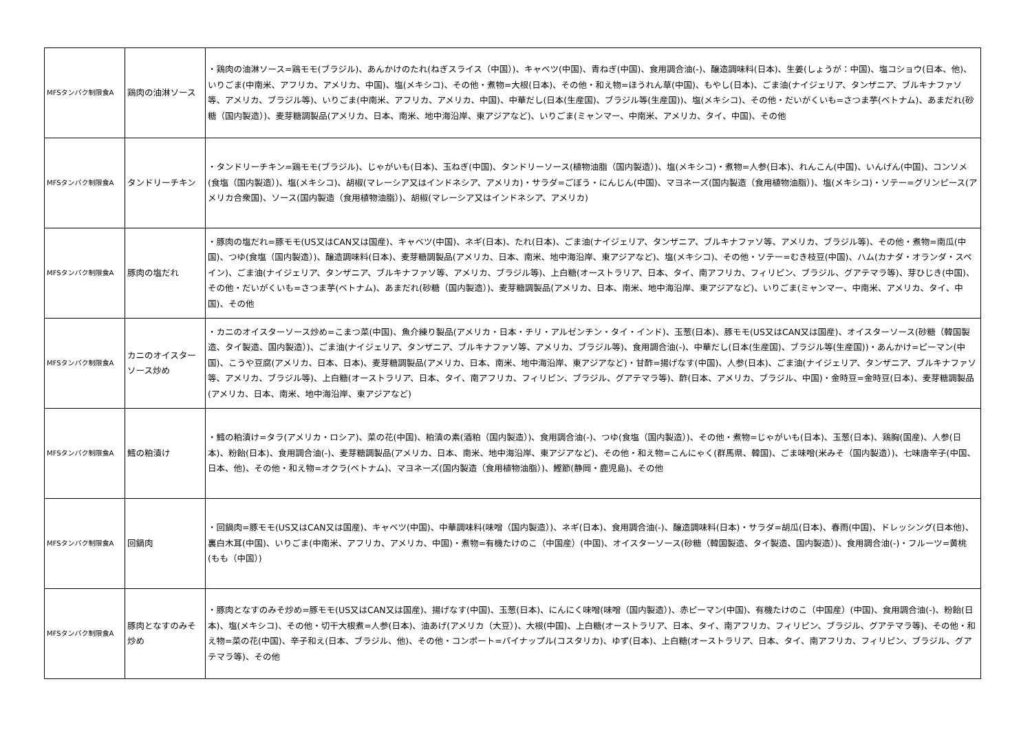| MFSタンパク制限食A | 鶏肉の油淋ソース | ・鶏肉の油淋ソース=鶏モモ(ブラジル)、あんかけのたれ(ねぎスライス（中国）)、キャベツ(中国)、青ねぎ(中国)、食用調合油(-)、醸造調味料(日本)、生姜(しょうが：中国)、塩コショウ(日本、他)、いりごま(中南米、アフリカ、アメリカ、中国)、塩(メキシコ)、その他・煮物=大根(日本)、その他・和え物=ほうれん草(中国)、もやし(日本)、ごま油(ナイジェリア、タンザニア、ブルキナファソ等、アメリカ、ブラジル等)、いりごま(中南米、アフリカ、アメリカ、中国)、中華だし(日本(生産国)、ブラジル等(生産国))、塩(メキシコ)、その他・だいがくいも=さつま芋(ベトナム)、あまだれ(砂糖（国内製造）)、麦芽糖調製品(アメリカ、日本、南米、地中海沿岸、東アジアなど)、いりごま(ミャンマー、中南米、アメリカ、タイ、中国)、その他 |
| MFSタンパク制限食A | タンドリーチキン | ・タンドリーチキン=鶏モモ(ブラジル)、じゃがいも(日本)、玉ねぎ(中国)、タンドリーソース(植物油脂（国内製造）)、塩(メキシコ)・煮物=人参(日本)、れんこん(中国)、いんげん(中国)、コンソメ(食塩（国内製造）)、塩(メキシコ)、胡椒(マレーシア又はインドネシア、アメリカ)・サラダ=ごぼう・にんじん(中国)、マヨネーズ(国内製造（食用植物油脂）)、塩(メキシコ)・ソテー=グリンピース(アメリカ合衆国)、ソース(国内製造（食用植物油脂）)、胡椒(マレーシア又はインドネシア、アメリカ) |
| MFSタンパク制限食A | 豚肉の塩だれ | ・豚肉の塩だれ=豚モモ(US又はCAN又は国産)、キャベツ(中国)、ネギ(日本)、たれ(日本)、ごま油(ナイジェリア、タンザニア、ブルキナファソ等、アメリカ、ブラジル等)、その他・煮物=南瓜(中国)、つゆ(食塩（国内製造）)、醸造調味料(日本)、麦芽糖調製品(アメリカ、日本、南米、地中海沿岸、東アジアなど)、塩(メキシコ)、その他・ソテー=むき枝豆(中国)、ハム(カナダ・オランダ・スペイン)、ごま油(ナイジェリア、タンザニア、ブルキナファソ等、アメリカ、ブラジル等)、上白糖(オーストラリア、日本、タイ、南アフリカ、フィリピン、ブラジル、グアテマラ等)、芽ひじき(中国)、その他・だいがくいも=さつま芋(ベトナム)、あまだれ(砂糖（国内製造）)、麦芽糖調製品(アメリカ、日本、南米、地中海沿岸、東アジアなど)、いりごま(ミャンマー、中南米、アメリカ、タイ、中国)、その他 |
| MFSタンパク制限食A | カニのオイスターソース炒め | ・カニのオイスターソース炒め=こまつ菜(中国)、魚介練り製品(アメリカ・日本・チリ・アルゼンチン・タイ・インド)、玉葱(日本)、豚モモ(US又はCAN又は国産)、オイスターソース(砂糖（韓国製造、タイ製造、国内製造）)、ごま油(ナイジェリア、タンザニア、ブルキナファソ等、アメリカ、ブラジル等)、食用調合油(-)、中華だし(日本(生産国)、ブラジル等(生産国))・あんかけ=ピーマン(中国)、こうや豆腐(アメリカ、日本、日本)、麦芽糖調製品(アメリカ、日本、南米、地中海沿岸、東アジアなど)・甘酢=揚げなす(中国)、人参(日本)、ごま油(ナイジェリア、タンザニア、ブルキナファソ等、アメリカ、ブラジル等)、上白糖(オーストラリア、日本、タイ、南アフリカ、フィリピン、ブラジル、グアテマラ等)、酢(日本、アメリカ、ブラジル、中国)・金時豆=金時豆(日本)、麦芽糖調製品(アメリカ、日本、南米、地中海沿岸、東アジアなど) |
| MFSタンパク制限食A | 鱈の粕漬け | ・鱈の粕漬け=タラ(アメリカ・ロシア)、菜の花(中国)、粕漬の素(酒粕（国内製造）)、食用調合油(-)、つゆ(食塩（国内製造）)、その他・煮物=じゃがいも(日本)、玉葱(日本)、鶏胸(国産)、人参(日本)、粉飴(日本)、食用調合油(-)、麦芽糖調製品(アメリカ、日本、南米、地中海沿岸、東アジアなど)、その他・和え物=こんにゃく(群馬県、韓国)、ごま味噌(米みそ（国内製造）)、七味唐辛子(中国、日本、他)、その他・和え物=オクラ(ベトナム)、マヨネーズ(国内製造（食用植物油脂）)、鰹節(静岡・鹿児島)、その他 |
| MFSタンパク制限食A | 回鍋肉 | ・回鍋肉=豚モモ(US又はCAN又は国産)、キャベツ(中国)、中華調味料(味噌（国内製造）)、ネギ(日本)、食用調合油(-)、醸造調味料(日本)・サラダ=胡瓜(日本)、春雨(中国)、ドレッシング(日本他)、裏白木耳(中国)、いりごま(中南米、アフリカ、アメリカ、中国)・煮物=有機たけのこ（中国産）(中国)、オイスターソース(砂糖（韓国製造、タイ製造、国内製造）)、食用調合油(-)・フルーツ=黄桃(もも（中国）) |
| MFSタンパク制限食A | 豚肉となすのみそ炒め | ・豚肉となすのみそ炒め=豚モモ(US又はCAN又は国産)、揚げなす(中国)、玉葱(日本)、にんにく味噌(味噌（国内製造）)、赤ピーマン(中国)、有機たけのこ（中国産）(中国)、食用調合油(-)、粉飴(日本)、塩(メキシコ)、その他・切干大根煮=人参(日本)、油あげ(アメリカ（大豆）)、大根(中国)、上白糖(オーストラリア、日本、タイ、南アフリカ、フィリピン、ブラジル、グアテマラ等)、その他・和え物=菜の花(中国)、辛子和え(日本、ブラジル、他)、その他・コンポート=パイナップル(コスタリカ)、ゆず(日本)、上白糖(オーストラリア、日本、タイ、南アフリカ、フィリピン、ブラジル、グアテマラ等)、その他 |